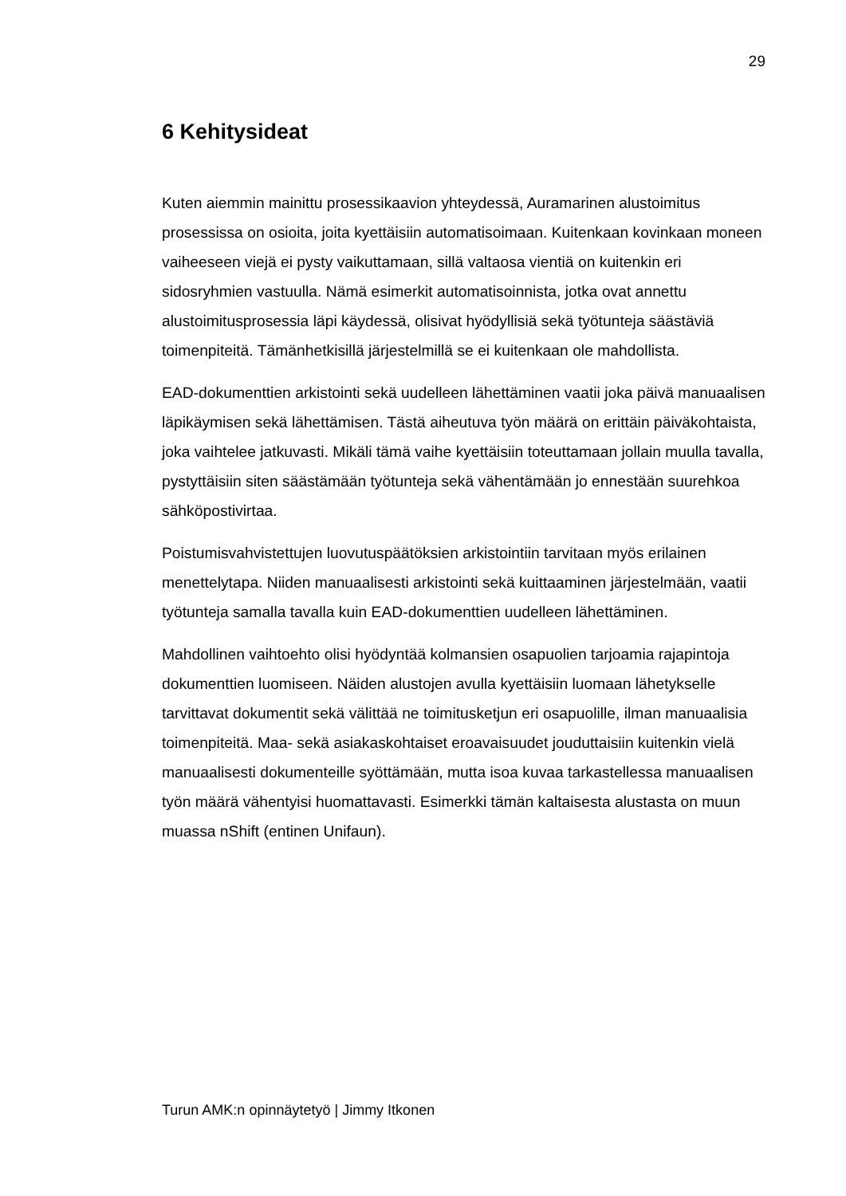29
6 Kehitysideat
Kuten aiemmin mainittu prosessikaavion yhteydessä, Auramarinen alustoimitus prosessissa on osioita, joita kyettäisiin automatisoimaan. Kuitenkaan kovinkaan moneen vaiheeseen viejä ei pysty vaikuttamaan, sillä valtaosa vientiä on kuitenkin eri sidosryhmien vastuulla. Nämä esimerkit automatisoinnista, jotka ovat annettu alustoimitusprosessia läpi käydessä, olisivat hyödyllisiä sekä työtunteja säästäviä toimenpiteitä. Tämänhetkisillä järjestelmillä se ei kuitenkaan ole mahdollista.
EAD-dokumenttien arkistointi sekä uudelleen lähettäminen vaatii joka päivä manuaalisen läpikäymisen sekä lähettämisen. Tästä aiheutuva työn määrä on erittäin päiväkohtaista, joka vaihtelee jatkuvasti. Mikäli tämä vaihe kyettäisiin toteuttamaan jollain muulla tavalla, pystyttäisiin siten säästämään työtunteja sekä vähentämään jo ennestään suurehkoa sähköpostivirtaa.
Poistumisvahvistettujen luovutuspäätöksien arkistointiin tarvitaan myös erilainen menettelytapa. Niiden manuaalisesti arkistointi sekä kuittaaminen järjestelmään, vaatii työtunteja samalla tavalla kuin EAD-dokumenttien uudelleen lähettäminen.
Mahdollinen vaihtoehto olisi hyödyntää kolmansien osapuolien tarjoamia rajapintoja dokumenttien luomiseen. Näiden alustojen avulla kyettäisiin luomaan lähetykselle tarvittavat dokumentit sekä välittää ne toimitusketjun eri osapuolille, ilman manuaalisia toimenpiteitä. Maa- sekä asiakaskohtaiset eroavaisuudet jouduttaisiin kuitenkin vielä manuaalisesti dokumenteille syöttämään, mutta isoa kuvaa tarkastellessa manuaalisen työn määrä vähentyisi huomattavasti. Esimerkki tämän kaltaisesta alustasta on muun muassa nShift (entinen Unifaun).
Turun AMK:n opinnäytetyö | Jimmy Itkonen